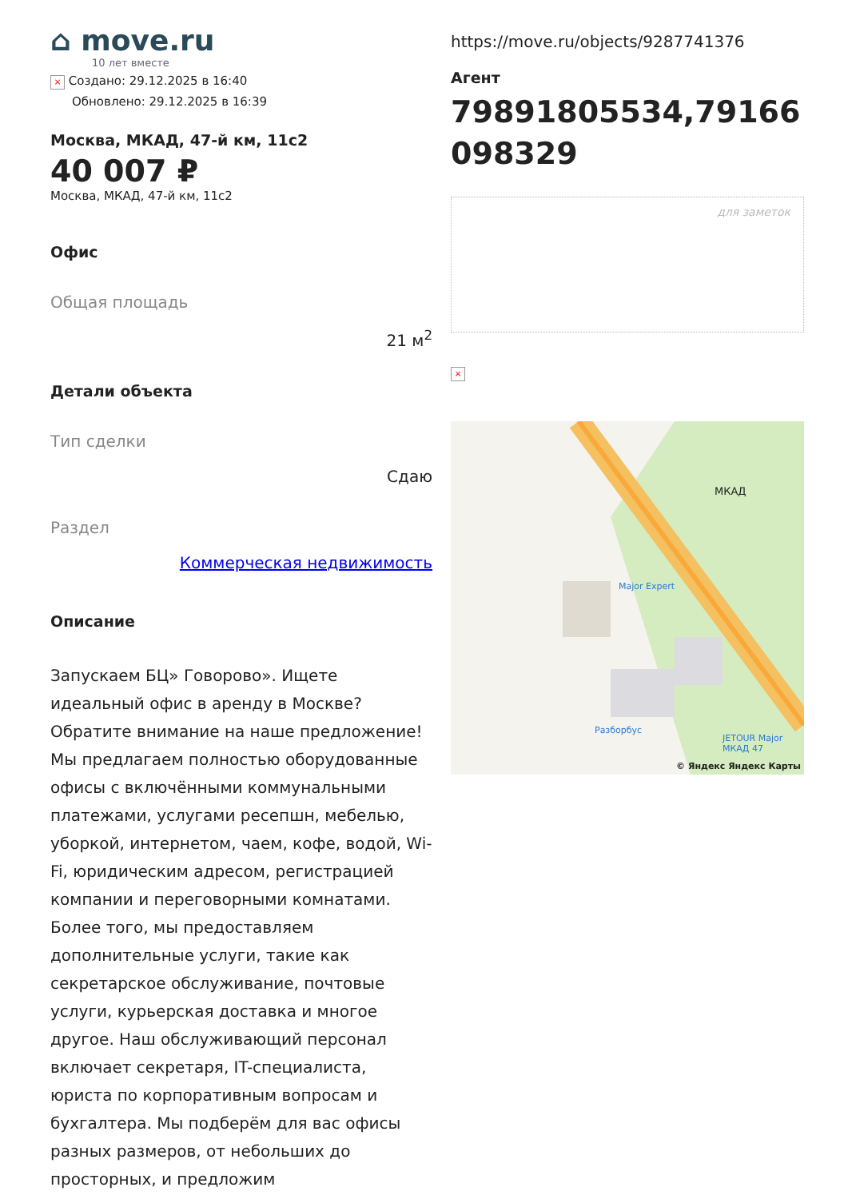⌂ move.ru
10 лет вместе
× Создано: 29.12.2025 в 16:40
Обновлено: 29.12.2025 в 16:39
Москва, МКАД, 47-й км, 11с2
40 007 ₽
Москва, МКАД, 47-й км, 11с2
Офис
Общая площадь
21 м<sup>2</sup>
Детали объекта
Тип сделки
Сдаю
Раздел
Коммерческая недвижимость
Описание
Запускаем БЦ» Говорово». Ищете идеальный офис в аренду в Москве? Обратите внимание на наше предложение! Мы предлагаем полностью оборудованные офисы с включёнными коммунальными платежами, услугами ресепшн, мебелью, уборкой, интернетом, чаем, кофе, водой, Wi-Fi, юридическим адресом, регистрацией компании и переговорными комнатами. Более того, мы предоставляем дополнительные услуги, такие как секретарское обслуживание, почтовые услуги, курьерская доставка и многое другое. Наш обслуживающий персонал включает секретаря, IT-специалиста, юриста по корпоративным вопросам и бухгалтера. Мы подберём для вас офисы разных размеров, от небольших до просторных, и предложим
https://move.ru/objects/9287741376
Агент
79891805534,79166098329
для заметок
×
Major Expert
JETOUR Major МКАД 47
Разборбус
МКАД
© Яндекс Яндекс Карты